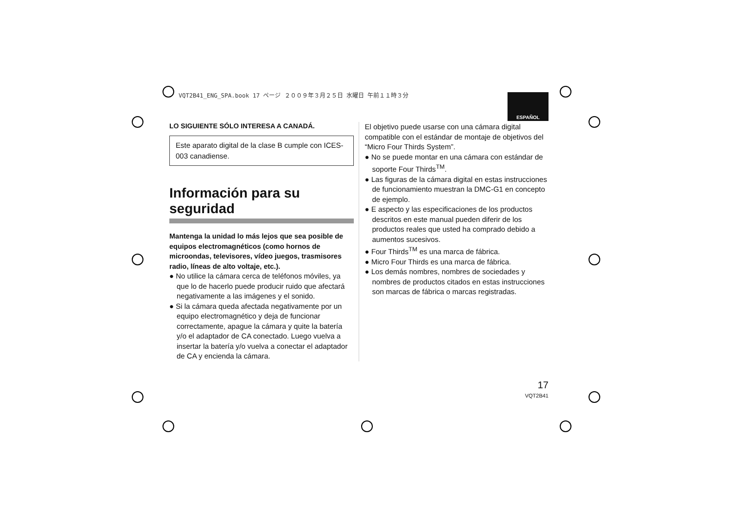VQT2B41_ENG_SPA.book 17 ページ ２００９年３月２５日 水曜日 午前１１時３分
ESPAÑOL
LO SIGUIENTE SÓLO INTERESA A CANADÁ.
Este aparato digital de la clase B cumple con ICES-003 canadiense.
Información para su seguridad
Mantenga la unidad lo más lejos que sea posible de equipos electromagnéticos (como hornos de microondas, televisores, vídeo juegos, trasmisores radio, líneas de alto voltaje, etc.).
● No utilice la cámara cerca de teléfonos móviles, ya que lo de hacerlo puede producir ruido que afectará negativamente a las imágenes y el sonido.
● Si la cámara queda afectada negativamente por un equipo electromagnético y deja de funcionar correctamente, apague la cámara y quite la batería y/o el adaptador de CA conectado. Luego vuelva a insertar la batería y/o vuelva a conectar el adaptador de CA y encienda la cámara.
El objetivo puede usarse con una cámara digital compatible con el estándar de montaje de objetivos del “Micro Four Thirds System”.
● No se puede montar en una cámara con estándar de soporte Four Thirds<sup>TM</sup>.
● Las figuras de la cámara digital en estas instrucciones de funcionamiento muestran la DMC-G1 en concepto de ejemplo.
● E aspecto y las especificaciones de los productos descritos en este manual pueden diferir de los productos reales que usted ha comprado debido a aumentos sucesivos.
● Four Thirds<sup>TM</sup> es una marca de fábrica.
● Micro Four Thirds es una marca de fábrica.
● Los demás nombres, nombres de sociedades y nombres de productos citados en estas instrucciones son marcas de fábrica o marcas registradas.
17
VQT2B41